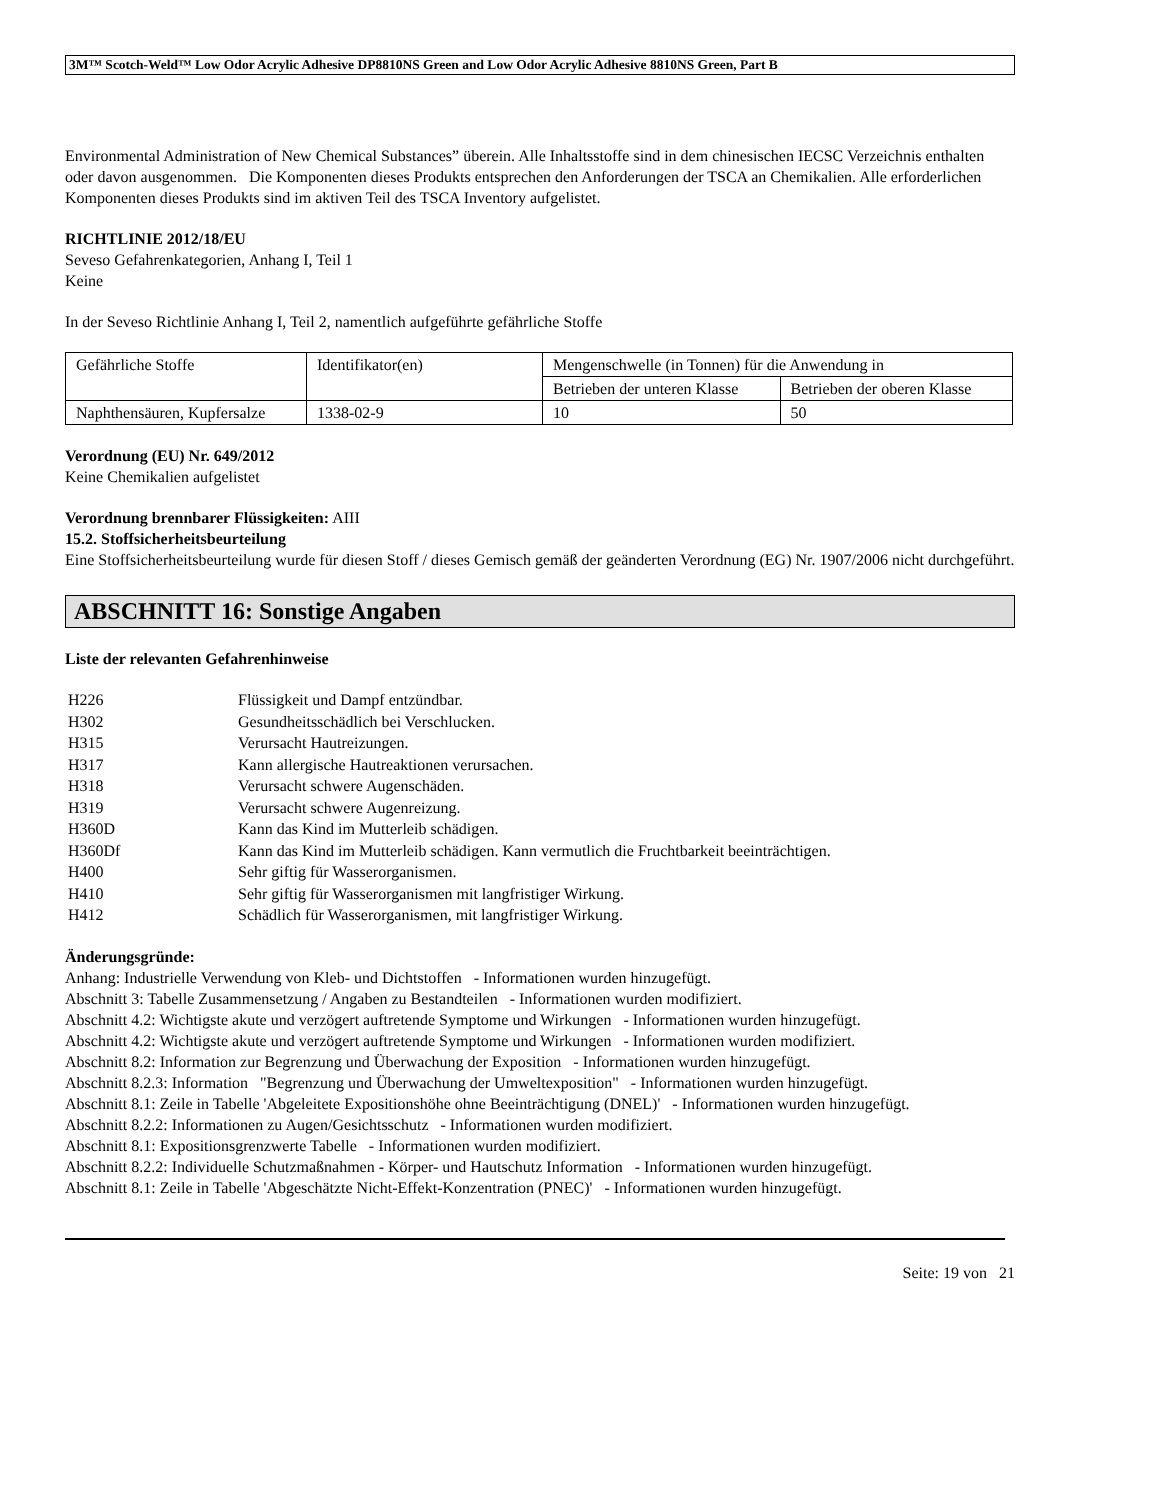3M™ Scotch-Weld™ Low Odor Acrylic Adhesive DP8810NS Green and Low Odor Acrylic Adhesive 8810NS Green, Part B
Environmental Administration of New Chemical Substances” überein. Alle Inhaltsstoffe sind in dem chinesischen IECSC Verzeichnis enthalten oder davon ausgenommen. Die Komponenten dieses Produkts entsprechen den Anforderungen der TSCA an Chemikalien. Alle erforderlichen Komponenten dieses Produkts sind im aktiven Teil des TSCA Inventory aufgelistet.
RICHTLINIE 2012/18/EU
Seveso Gefahrenkategorien, Anhang I, Teil 1
Keine
In der Seveso Richtlinie Anhang I, Teil 2, namentlich aufgeführte gefährliche Stoffe
| Gefährliche Stoffe | Identifikator(en) | Mengenschwelle (in Tonnen) für die Anwendung in | |
| | | Betrieben der unteren Klasse | Betrieben der oberen Klasse |
| Naphthensäuren, Kupfersalze | 1338-02-9 | 10 | 50 |
Verordnung (EU) Nr. 649/2012
Keine Chemikalien aufgelistet
Verordnung brennbarer Flüssigkeiten: AIII
15.2. Stoffsicherheitsbeurteilung
Eine Stoffsicherheitsbeurteilung wurde für diesen Stoff / dieses Gemisch gemäß der geänderten Verordnung (EG) Nr. 1907/2006 nicht durchgeführt.
ABSCHNITT 16: Sonstige Angaben
Liste der relevanten Gefahrenhinweise
H226 Flüssigkeit und Dampf entzündbar.
H302 Gesundheitsschädlich bei Verschlucken.
H315 Verursacht Hautreizungen.
H317 Kann allergische Hautreaktionen verursachen.
H318 Verursacht schwere Augenschäden.
H319 Verursacht schwere Augenreizung.
H360D Kann das Kind im Mutterleib schädigen.
H360Df Kann das Kind im Mutterleib schädigen. Kann vermutlich die Fruchtbarkeit beeinträchtigen.
H400 Sehr giftig für Wasserorganismen.
H410 Sehr giftig für Wasserorganismen mit langfristiger Wirkung.
H412 Schädlich für Wasserorganismen, mit langfristiger Wirkung.
Änderungsgründe:
Anhang: Industrielle Verwendung von Kleb- und Dichtstoffen - Informationen wurden hinzugefügt.
Abschnitt 3: Tabelle Zusammensetzung / Angaben zu Bestandteilen - Informationen wurden modifiziert.
Abschnitt 4.2: Wichtigste akute und verzögert auftretende Symptome und Wirkungen - Informationen wurden hinzugefügt.
Abschnitt 4.2: Wichtigste akute und verzögert auftretende Symptome und Wirkungen - Informationen wurden modifiziert.
Abschnitt 8.2: Information zur Begrenzung und Überwachung der Exposition - Informationen wurden hinzugefügt.
Abschnitt 8.2.3: Information "Begrenzung und Überwachung der Umweltexposition" - Informationen wurden hinzugefügt.
Abschnitt 8.1: Zeile in Tabelle 'Abgeleitete Expositionshöhe ohne Beeinträchtigung (DNEL)' - Informationen wurden hinzugefügt.
Abschnitt 8.2.2: Informationen zu Augen/Gesichtsschutz - Informationen wurden modifiziert.
Abschnitt 8.1: Expositionsgrenzwerte Tabelle - Informationen wurden modifiziert.
Abschnitt 8.2.2: Individuelle Schutzmaßnahmen - Körper- und Hautschutz Information - Informationen wurden hinzugefügt.
Abschnitt 8.1: Zeile in Tabelle 'Abgeschätzte Nicht-Effekt-Konzentration (PNEC)' - Informationen wurden hinzugefügt.
Seite: 19 von 21